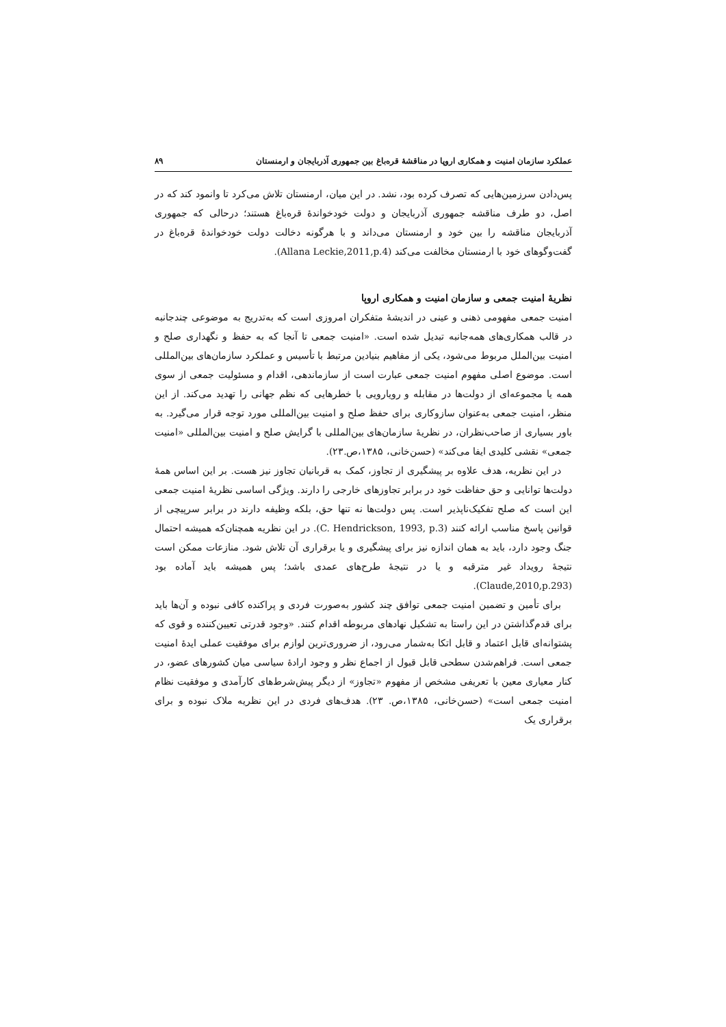عملکرد سازمان امنیت و همکاری اروپا در مناقشهٔ قره‌باغ بین جمهوری آذربایجان و ارمنستان ۸۹
پس‌دادن سرزمین‌هایی که تصرف کرده بود، نشد. در این میان، ارمنستان تلاش می‌کرد تا وانمود کند که در اصل، دو طرف مناقشه جمهوری آذربایجان و دولت خودخواندهٔ قره‌باغ هستند؛ درحالی که جمهوری آذربایجان مناقشه را بین خود و ارمنستان می‌داند و با هرگونه دخالت دولت خودخواندهٔ قره‌باغ در گفت‌وگوهای خود با ارمنستان مخالفت می‌کند (Allana Leckie,2011,p.4).
نظریهٔ امنیت جمعی و سازمان امنیت و همکاری اروپا
امنیت جمعی مفهومی ذهنی و عینی در اندیشهٔ متفکران امروزی است که به‌تدریج به موضوعی چندجانبه در قالب همکاری‌های همه‌جانبه تبدیل شده است. «امنیت جمعی تا آنجا که به حفظ و نگهداری صلح و امنیت بین‌الملل مربوط می‌شود، یکی از مفاهیم بنیادین مرتبط با تأسیس و عملکرد سازمان‌های بین‌المللی است. موضوع اصلی مفهوم امنیت جمعی عبارت است از سازماندهی، اقدام و مسئولیت جمعی از سوی همه یا مجموعه‌ای از دولت‌ها در مقابله و رویارویی با خطرهایی که نظم جهانی را تهدید می‌کند. از این منظر، امنیت جمعی به‌عنوان سازوکاری برای حفظ صلح و امنیت بین‌المللی مورد توجه قرار می‌گیرد. به باور بسیاری از صاحب‌نظران، در نظریهٔ سازمان‌های بین‌المللی با گرایش صلح و امنیت بین‌المللی «امنیت جمعی» نقشی کلیدی ایفا می‌کند» (حسن‌خانی، ۱۳۸۵،ص.۲۳).
در این نظریه، هدف علاوه بر پیشگیری از تجاوز، کمک به قربانیان تجاوز نیز هست. بر این اساس همهٔ دولت‌ها توانایی و حق حفاظت خود در برابر تجاوزهای خارجی را دارند. ویژگی اساسی نظریهٔ امنیت جمعی این است که صلح تفکیک‌ناپذیر است. پس دولت‌ها نه تنها حق، بلکه وظیفه دارند در برابر سرپیچی از قوانین پاسخ مناسب ارائه کنند (C. Hendrickson, 1993, p.3). در این نظریه همچنان‌که همیشه احتمال جنگ وجود دارد، باید به همان اندازه نیز برای پیشگیری و یا برقراری آن تلاش شود. منازعات ممکن است نتیجهٔ رویداد غیر مترقبه و یا در نتیجهٔ طرح‌های عمدی باشد؛ پس همیشه باید آماده بود (Claude,2010,p.293).
برای تأمین و تضمین امنیت جمعی توافق چند کشور به‌صورت فردی و پراکنده کافی نبوده و آن‌ها باید برای قدم‌گذاشتن در این راستا به تشکیل نهادهای مربوطه اقدام کنند. «وجود قدرتی تعیین‌کننده و قوی که پشتوانه‌ای قابل اعتماد و قابل اتکا به‌شمار می‌رود، از ضروری‌ترین لوازم برای موفقیت عملی ایدهٔ امنیت جمعی است. فراهم‌شدن سطحی قابل قبول از اجماع نظر و وجود ارادهٔ سیاسی میان کشورهای عضو، در کنار معیاری معین با تعریفی مشخص از مفهوم «تجاوز» از دیگر پیش‌شرط‌های کارآمدی و موفقیت نظام امنیت جمعی است» (حسن‌خانی، ۱۳۸۵،ص. ۲۳). هدف‌های فردی در این نظریه ملاک نبوده و برای برقراری یک